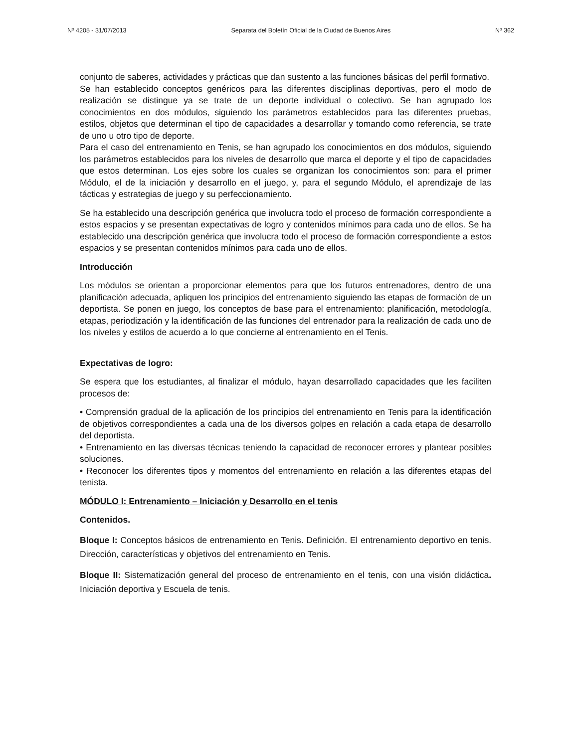Nº 4205 - 31/07/2013 Separata del Boletín Oficial de la Ciudad de Buenos Aires Nº 362
conjunto de saberes, actividades y prácticas que dan sustento a las funciones básicas del perfil formativo.
Se han establecido conceptos genéricos para las diferentes disciplinas deportivas, pero el modo de realización se distingue ya se trate de un deporte individual o colectivo. Se han agrupado los conocimientos en dos módulos, siguiendo los parámetros establecidos para las diferentes pruebas, estilos, objetos que determinan el tipo de capacidades a desarrollar y tomando como referencia, se trate de uno u otro tipo de deporte.
Para el caso del entrenamiento en Tenis, se han agrupado los conocimientos en dos módulos, siguiendo los parámetros establecidos para los niveles de desarrollo que marca el deporte y el tipo de capacidades que estos determinan. Los ejes sobre los cuales se organizan los conocimientos son: para el primer Módulo, el de la iniciación y desarrollo en el juego, y, para el segundo Módulo, el aprendizaje de las tácticas y estrategias de juego y su perfeccionamiento.
Se ha establecido una descripción genérica que involucra todo el proceso de formación correspondiente a estos espacios y se presentan expectativas de logro y contenidos mínimos para cada uno de ellos. Se ha establecido una descripción genérica que involucra todo el proceso de formación correspondiente a estos espacios y se presentan contenidos mínimos para cada uno de ellos.
Introducción
Los módulos se orientan a proporcionar elementos para que los futuros entrenadores, dentro de una planificación adecuada, apliquen los principios del entrenamiento siguiendo las etapas de formación de un deportista. Se ponen en juego, los conceptos de base para el entrenamiento: planificación, metodología, etapas, periodización y la identificación de las funciones del entrenador para la realización de cada uno de los niveles y estilos de acuerdo a lo que concierne al entrenamiento en el Tenis.
Expectativas de logro:
Se espera que los estudiantes, al finalizar el módulo, hayan desarrollado capacidades que les faciliten procesos de:
• Comprensión gradual de la aplicación de los principios del entrenamiento en Tenis para la identificación de objetivos correspondientes a cada una de los diversos golpes en relación a cada etapa de desarrollo del deportista.
• Entrenamiento en las diversas técnicas teniendo la capacidad de reconocer errores y plantear posibles soluciones.
• Reconocer los diferentes tipos y momentos del entrenamiento en relación a las diferentes etapas del tenista.
MÓDULO I: Entrenamiento – Iniciación y Desarrollo en el tenis
Contenidos.
Bloque I: Conceptos básicos de entrenamiento en Tenis. Definición. El entrenamiento deportivo en tenis. Dirección, características y objetivos del entrenamiento en Tenis.
Bloque II: Sistematización general del proceso de entrenamiento en el tenis, con una visión didáctica. Iniciación deportiva y Escuela de tenis.